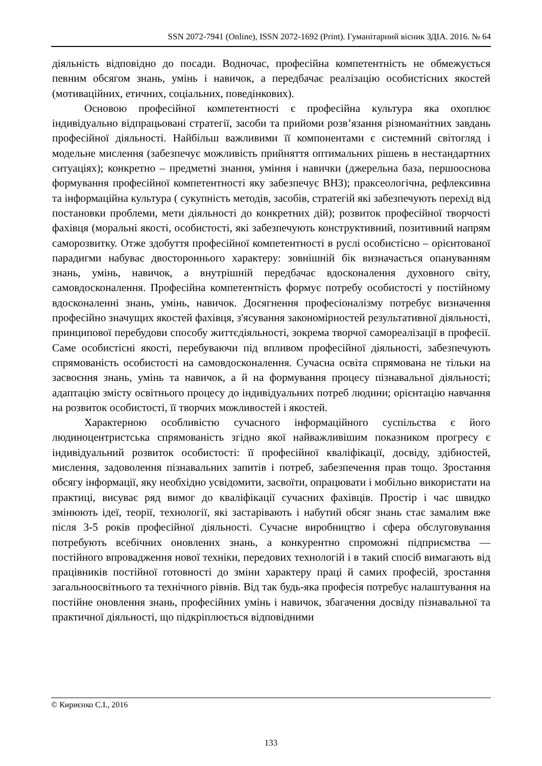SSN 2072-7941 (Online), ISSN 2072-1692 (Print). Гуманітарний вісник ЗДІА. 2016. № 64
діяльність відповідно до посади. Водночас, професійна компетентність не обмежується певним обсягом знань, умінь і навичок, а передбачає реалізацію особистісних якостей (мотиваційних, етичних, соціальних, поведінкових).
Основою професійної компетентності є професійна культура яка охоплює індивідуально відпрацьовані стратегії, засоби та прийоми розв’язання різноманітних завдань професійної діяльності. Найбільш важливими її компонентами є системний світогляд і модельне мислення (забезпечує можливість прийняття оптимальних рішень в нестандартних ситуаціях); конкретно – предметні знання, уміння і навички (джерельна база, першооснова формування професійної компетентності яку забезпечує ВНЗ); праксеологічна, рефлексивна та інформаційна культура ( сукупність методів, засобів, стратегій які забезпечують перехід від постановки проблеми, мети діяльності до конкретних дій); розвиток професійної творчості фахівця (моральні якості, особистості, які забезпечують конструктивний, позитивний напрям саморозвитку. Отже здобуття професійної компетентності в руслі особистісно – орієнтованої парадигми набуває двостороннього характеру: зовнішній бік визначається опануванням знань, умінь, навичок, а внутрішній передбачає вдосконалення духовного світу, самовдосконалення. Професійна компетентність формує потребу особистості у постійному вдосконаленні знань, умінь, навичок. Досягнення професіоналізму потребує визначення професійно значущих якостей фахівця, з'ясування закономірностей результативної діяльності, принципової перебудови способу життєдіяльності, зокрема творчої самореалізації в професії. Саме особистісні якості, перебуваючи під впливом професійної діяльності, забезпечують спрямованість особистості на самовдосконалення. Сучасна освіта спрямована не тільки на засвоєння знань, умінь та навичок, а й на формування процесу пізнавальної діяльності; адаптацію змісту освітнього процесу до індивідуальних потреб людини; орієнтацію навчання на розвиток особистості, її творчих можливостей і якостей.
Характерною особливістю сучасного інформаційного суспільства є його людиноцентристська спрямованість згідно якої найважливішим показником прогресу є індивідуальний розвиток особистості: її професійної кваліфікації, досвіду, здібностей, мислення, задоволення пізнавальних запитів і потреб, забезпечення прав тощо. Зростання обсягу інформації, яку необхідно усвідомити, засвоїти, опрацювати і мобільно використати на практиці, висуває ряд вимог до кваліфікації сучасних фахівців. Простір і час швидко змінюють ідеї, теорії, технології, які застарівають і набутий обсяг знань стає замалим вже після 3-5 років професійної діяльності. Сучасне виробництво і сфера обслуговування потребують всебічних оновлених знань, а конкурентно спроможні підприємства — постійного впровадження нової техніки, передових технологій і в такий спосіб вимагають від працівників постійної готовності до зміни характеру праці й самих професій, зростання загальноосвітнього та технічного рівнів. Від так будь-яка професія потребує налаштування на постійне оновлення знань, професійних умінь і навичок, збагачення досвіду пізнавальної та практичної діяльності, що підкріплюється відповідними
© Кириєнко С.І., 2016
133